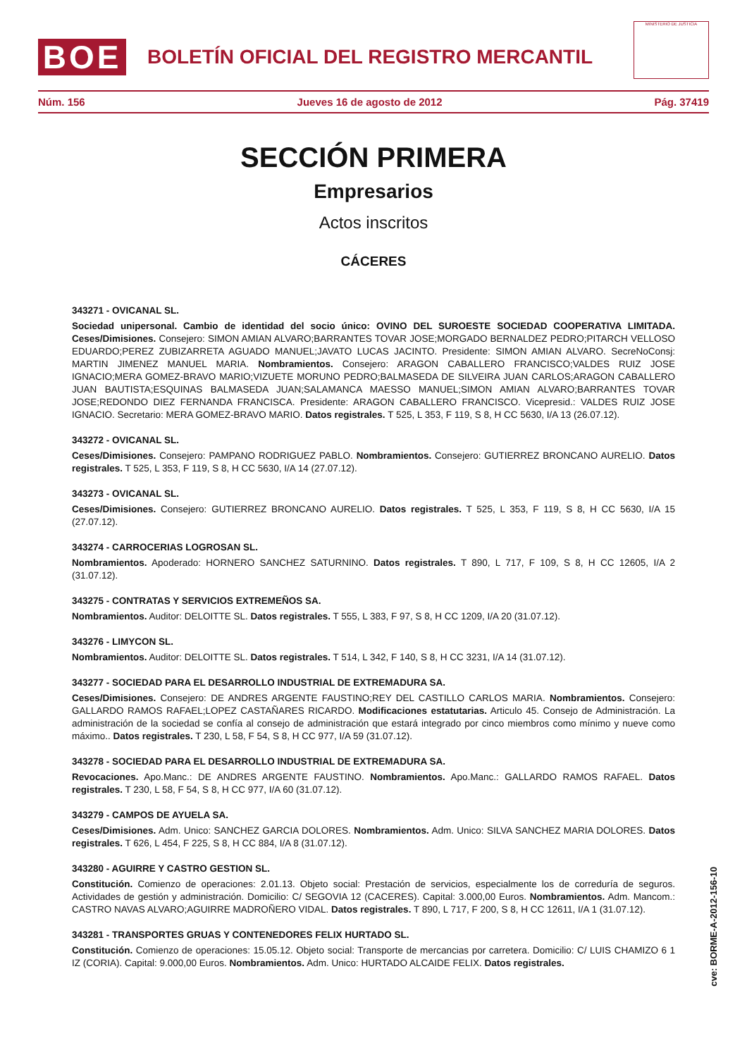BOE
BOLETÍN OFICIAL DEL REGISTRO MERCANTIL
MINISTERIO DE JUSTICIA
Núm. 156 Jueves 16 de agosto de 2012 Pág. 37419
SECCIÓN PRIMERA
Empresarios
Actos inscritos
CÁCERES
343271 - OVICANAL SL.
Sociedad unipersonal. Cambio de identidad del socio único: OVINO DEL SUROESTE SOCIEDAD COOPERATIVA LIMITADA. Ceses/Dimisiones. Consejero: SIMON AMIAN ALVARO;BARRANTES TOVAR JOSE;MORGADO BERNALDEZ PEDRO;PITARCH VELLOSO EDUARDO;PEREZ ZUBIZARRETA AGUADO MANUEL;JAVATO LUCAS JACINTO. Presidente: SIMON AMIAN ALVARO. SecreNoConsj: MARTIN JIMENEZ MANUEL MARIA. Nombramientos. Consejero: ARAGON CABALLERO FRANCISCO;VALDES RUIZ JOSE IGNACIO;MERA GOMEZ-BRAVO MARIO;VIZUETE MORUNO PEDRO;BALMASEDA DE SILVEIRA JUAN CARLOS;ARAGON CABALLERO JUAN BAUTISTA;ESQUINAS BALMASEDA JUAN;SALAMANCA MAESSO MANUEL;SIMON AMIAN ALVARO;BARRANTES TOVAR JOSE;REDONDO DIEZ FERNANDA FRANCISCA. Presidente: ARAGON CABALLERO FRANCISCO. Vicepresid.: VALDES RUIZ JOSE IGNACIO. Secretario: MERA GOMEZ-BRAVO MARIO. Datos registrales. T 525, L 353, F 119, S 8, H CC 5630, I/A 13 (26.07.12).
343272 - OVICANAL SL.
Ceses/Dimisiones. Consejero: PAMPANO RODRIGUEZ PABLO. Nombramientos. Consejero: GUTIERREZ BRONCANO AURELIO. Datos registrales. T 525, L 353, F 119, S 8, H CC 5630, I/A 14 (27.07.12).
343273 - OVICANAL SL.
Ceses/Dimisiones. Consejero: GUTIERREZ BRONCANO AURELIO. Datos registrales. T 525, L 353, F 119, S 8, H CC 5630, I/A 15 (27.07.12).
343274 - CARROCERIAS LOGROSAN SL.
Nombramientos. Apoderado: HORNERO SANCHEZ SATURNINO. Datos registrales. T 890, L 717, F 109, S 8, H CC 12605, I/A 2 (31.07.12).
343275 - CONTRATAS Y SERVICIOS EXTREMEÑOS SA.
Nombramientos. Auditor: DELOITTE SL. Datos registrales. T 555, L 383, F 97, S 8, H CC 1209, I/A 20 (31.07.12).
343276 - LIMYCON SL.
Nombramientos. Auditor: DELOITTE SL. Datos registrales. T 514, L 342, F 140, S 8, H CC 3231, I/A 14 (31.07.12).
343277 - SOCIEDAD PARA EL DESARROLLO INDUSTRIAL DE EXTREMADURA SA.
Ceses/Dimisiones. Consejero: DE ANDRES ARGENTE FAUSTINO;REY DEL CASTILLO CARLOS MARIA. Nombramientos. Consejero: GALLARDO RAMOS RAFAEL;LOPEZ CASTAÑARES RICARDO. Modificaciones estatutarias. Articulo 45. Consejo de Administración. La administración de la sociedad se confía al consejo de administración que estará integrado por cinco miembros como mínimo y nueve como máximo.. Datos registrales. T 230, L 58, F 54, S 8, H CC 977, I/A 59 (31.07.12).
343278 - SOCIEDAD PARA EL DESARROLLO INDUSTRIAL DE EXTREMADURA SA.
Revocaciones. Apo.Manc.: DE ANDRES ARGENTE FAUSTINO. Nombramientos. Apo.Manc.: GALLARDO RAMOS RAFAEL. Datos registrales. T 230, L 58, F 54, S 8, H CC 977, I/A 60 (31.07.12).
343279 - CAMPOS DE AYUELA SA.
Ceses/Dimisiones. Adm. Unico: SANCHEZ GARCIA DOLORES. Nombramientos. Adm. Unico: SILVA SANCHEZ MARIA DOLORES. Datos registrales. T 626, L 454, F 225, S 8, H CC 884, I/A 8 (31.07.12).
343280 - AGUIRRE Y CASTRO GESTION SL.
Constitución. Comienzo de operaciones: 2.01.13. Objeto social: Prestación de servicios, especialmente los de correduría de seguros. Actividades de gestión y administración. Domicilio: C/ SEGOVIA 12 (CACERES). Capital: 3.000,00 Euros. Nombramientos. Adm. Mancom.: CASTRO NAVAS ALVARO;AGUIRRE MADROÑERO VIDAL. Datos registrales. T 890, L 717, F 200, S 8, H CC 12611, I/A 1 (31.07.12).
343281 - TRANSPORTES GRUAS Y CONTENEDORES FELIX HURTADO SL.
Constitución. Comienzo de operaciones: 15.05.12. Objeto social: Transporte de mercancias por carretera. Domicilio: C/ LUIS CHAMIZO 6 1 IZ (CORIA). Capital: 9.000,00 Euros. Nombramientos. Adm. Unico: HURTADO ALCAIDE FELIX. Datos registrales.
cve: BORME-A-2012-156-10